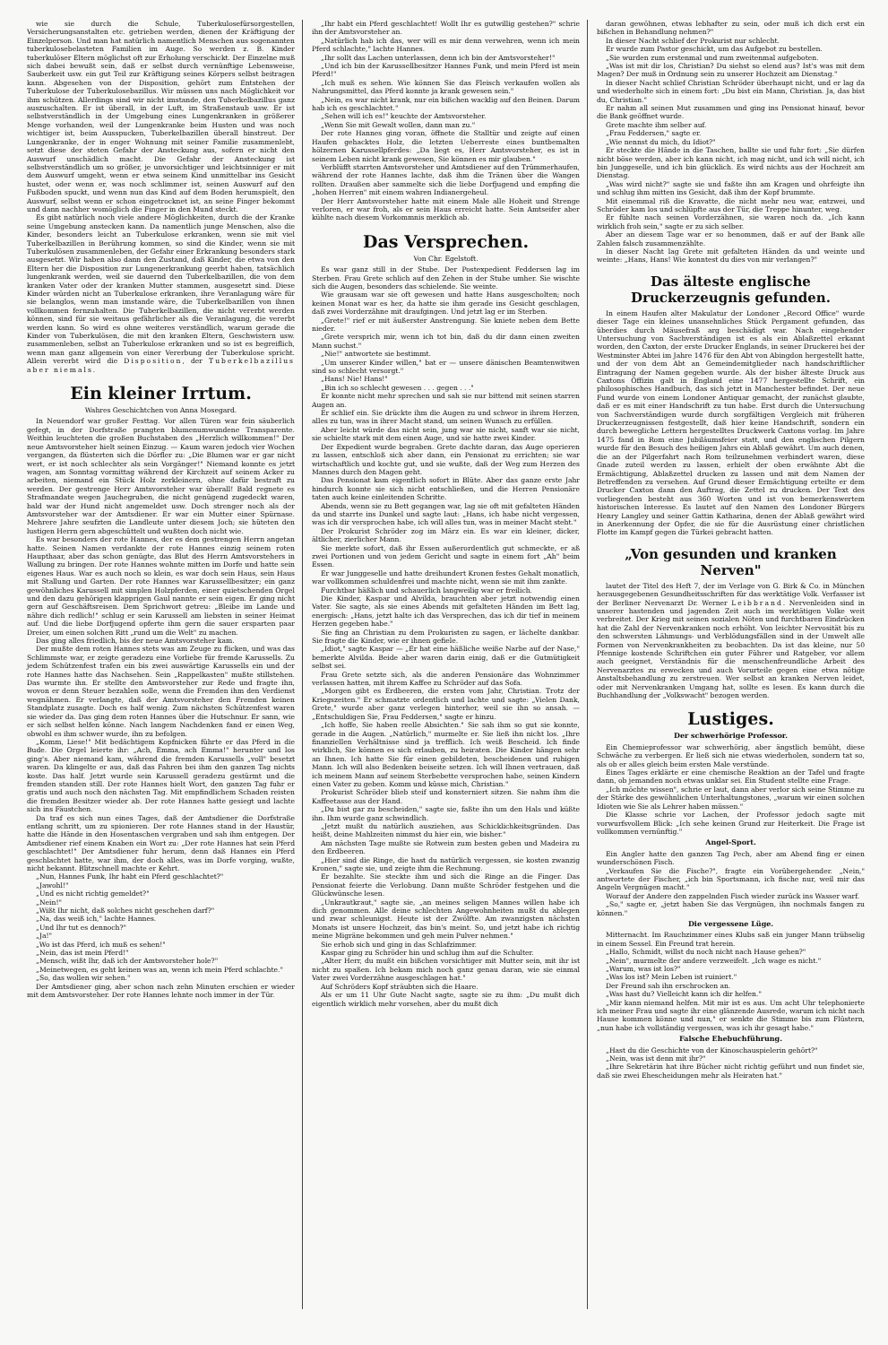wie sie durch die Schule, Tuberkulosefürsorgestellen, Versicherungsanstalten etc. getrieben werden, dienen der Kräftigung der Einzelperson. Und man hat natürlich namentlich Menschen aus sogenannten tuberkulosebelasteten Familien im Auge. So werden z. B. Kinder tuberkulöser Eltern möglichst oft zur Erholung verschickt. Der Einzelne muß sich dabei bewußt sein, daß er selbst durch vernünftige Lebensweise, Sauberkeit usw. ein gut Teil zur Kräftigung seines Körpers selbst beitragen kann. Abgesehen von der Disposition, gehört zum Entstehen der Tuberkulose der Tuberkulosebazillus. Wir müssen uns nach Möglichkeit vor ihm schützen. Allerdings sind wir nicht imstande, den Tuberkelbazillus ganz auszuschalten. Er ist überall, in der Luft, im Straßenstaub usw. Er ist selbstverständlich in der Umgebung eines Lungenkranken in größerer Menge vorhanden, weil der Lungenkranke beim Husten und was noch wichtiger ist, beim Ausspucken, Tuberkelbazillen überall hinstreut. Der Lungenkranke, der in enger Wohnung mit seiner Familie zusammenlebt, setzt diese der steten Gefahr der Ansteckung aus, sofern er nicht den Auswurf unschädlich macht. Die Gefahr der Ansteckung ist selbstverständlich um so größer, je unvorsichtiger und leichtsinniger er mit dem Auswurf umgeht, wenn er etwa seinem Kind unmittelbar ins Gesicht hustet, oder wenn er, was noch schlimmer ist, seinen Auswurf auf den Fußboden spuckt, und wenn nun das Kind auf dem Boden herumspielt, den Auswurf, selbst wenn er schon eingetrocknet ist, an seine Finger bekommt und dann nachher womöglich die Finger in den Mund steckt.
Es gibt natürlich noch viele andere Möglichkeiten, durch die der Kranke seine Umgebung anstecken kann. Da namentlich junge Menschen, also die Kinder, besonders leicht an Tuberkulose erkranken, wenn sie mit viel Tuberkelbazillen in Berührung kommen, so sind die Kinder, wenn sie mit Tuberkulösen zusammenleben, der Gefahr einer Erkrankung besonders stark ausgesetzt. Wir haben also dann den Zustand, daß Kinder, die etwa von den Eltern her die Disposition zur Lungenerkrankung geerbt haben, tatsächlich lungenkrank werden, weil sie dauernd den Tuberkelbazillen, die von dem kranken Vater oder der kranken Mutter stammen, ausgesetzt sind. Diese Kinder würden nicht an Tuberkulose erkranken, ihre Veranlagung wäre für sie belanglos, wenn man imstande wäre, die Tuberkelbazillen von ihnen vollkommen fernzuhalten. Die Tuberkelbazillen, die nicht vererbt werden können, sind für sie weitaus gefährlicher als die Veranlagung, die vererbt werden kann. So wird es ohne weiteres verständlich, warum gerade die Kinder von Tuberkulösen, die mit den kranken Eltern, Geschwistern usw. zusammenleben, selbst an Tuberkulose erkranken und so ist es begreiflich, wenn man ganz allgemein von einer Vererbung der Tuberkulose spricht. Allein vererbt wird die Disposition, der Tuberkelbazillus aber niemals.
Ein kleiner Irrtum.
Wahres Geschichtchen von Anna Mosegard.
In Neuendorf war großer Festtag. Vor allen Türen war fein säuberlich gefegt, in der Dorfstraße prangten blumenumwundene Transparente. Weithin leuchteten die großen Buchstaben des „Herzlich willkommen!" Der neue Amtsvorsteher hielt seinen Einzug. — Kaum waren jedoch vier Wochen vergangen, da flüsterten sich die Dörfler zu: „Die Blumen war er gar nicht wert, er ist noch schlechter als sein Vorgänger!" Niemand konnte es jetzt wagen, am Sonntag vormittag während der Kirchzeit auf seinem Acker zu arbeiten, niemand ein Stück Holz zerkleinern, ohne dafür bestraft zu werden. Der gestrenge Herr Amtsvorsteher war überall! Bald regnete es Strafmandate wegen Jauchegruben, die nicht genügend zugedeckt waren, bald war der Hund nicht angemeldet usw. Doch strenger noch als der Amtsvorsteher war der Amtsdiener. Er war ein Mutter einer Spürnase. Mehrere Jahre seufzten die Landleute unter diesem Joch; sie hüteten den lustigen Herrn gern abgeschüttelt und wußten doch nicht wie.
Es war besonders der rote Hannes, der es dem gestrengen Herrn angetan hatte. Seinen Namen verdankte der rote Hannes einzig seinem roten Haupthaar, aber das schon genügte, das Blut des Herrn Amtsvorstehers in Wallung zu bringen. Der rote Hannes wohnte mitten im Dorfe und hatte sein eigenes Haus. War es auch noch so klein, es war doch sein Haus, sein Haus mit Stallung und Garten. Der rote Hannes war Karussellbesitzer; ein ganz gewöhnliches Karussell mit simplen Holzpferden, einer quietschenden Orgel und den dazu gehörigen klapprigen Gaul nannte er sein eigen. Er ging nicht gern auf Geschäftsreisen. Dem Sprichwort getreu: „Bleibe im Lande und nähre dich redlich!" schlug er sein Karussell am liebsten in seiner Heimat auf. Und die liebe Dorfjugend opferte ihm gern die sauer ersparten paar Dreier, um einen solchen Ritt „rund um die Welt" zu machen.
Das ging alles friedlich, bis der neue Amtsvorsteher kam.
Der mußte dem roten Hannes stets was am Zeuge zu flicken, und was das Schlimmste war, er zeigte geradezu eine Vorliebe für fremde Karussells. Zu jedem Schützenfest trafen ein bis zwei auswärtige Karussells ein und der rote Hannes hatte das Nachsehen. Sein „Rappelkasten" mußte stillstehen. Das wurmte ihn. Er stellte den Amtsvorsteher zur Rede und fragte ihn, wovon er denn Steuer bezahlen solle, wenn die Fremden ihm den Verdienst wegnähmen. Er verlangte, daß der Amtsvorsteher den Fremden keinen Standplatz zusagte. Doch es half wenig. Zum nächsten Schützenfest waren sie wieder da. Das ging dem roten Hannes über die Hutschnur. Er sann, wie er sich selbst helfen könne. Nach langem Nachdenken fand er einen Weg, obwohl es ihm schwer wurde, ihn zu befolgen.
„Komm, Liese!" Mit bedächtigem Kopfnicken führte er das Pferd in die Bude. Die Orgel leierte ihr: „Ach, Emma, ach Emma!" herunter und los ging's. Aber niemand kam, während die fremden Karussells „voll" besetzt waren. Da klingelte er aus, daß das Fahren bei ihm den ganzen Tag nichts koste. Das half. Jetzt wurde sein Karussell geradezu gestürmt und die fremden standen still. Der rote Hannes hielt Wort, den ganzen Tag fuhr er gratis und auch noch den nächsten Tag. Mit empfindlichem Schaden reisten die fremden Besitzer wieder ab. Der rote Hannes hatte gesiegt und lachte sich ins Fäustchen.
Da traf es sich nun eines Tages, daß der Amtsdiener die Dorfstraße entlang schritt, um zu spionieren. Der rote Hannes stand in der Haustür, hatte die Hände in den Hosentaschen vergraben und sah ihm entgegen. Der Amtsdiener rief einem Knaben ein Wort zu: „Der rote Hannes hat sein Pferd geschlachtet!" Der Amtsdiener fuhr herum, denn daß Hannes ein Pferd geschlachtet hatte, war ihm, der doch alles, was im Dorfe vorging, wußte, nicht bekannt. Blitzschnell machte er Kehrt.
„Nun, Hannes Funk, Ihr habt ein Pferd geschlachtet?"
„Jawohl!"
„Und es nicht richtig gemeldet?"
„Nein!"
„Wißt Ihr nicht, daß solches nicht geschehen darf?"
„Na, das weiß ich," lachte Hannes.
„Und Ihr tut es dennoch?"
„Ja!"
„Wo ist das Pferd, ich muß es sehen!"
„Nein, das ist mein Pferd!"
„Mensch, wißt Ihr, daß ich der Amtsvorsteher hole?"
„Meinetwegen, es geht keinen was an, wenn ich mein Pferd schlachte."
„So, das wollen wir sehen."
Der Amtsdiener ging, aber schon nach zehn Minuten erschien er wieder mit dem Amtsvorsteher. Der rote Hannes lehnte noch immer in der Tür.
„Ihr habt ein Pferd geschlachtet! Wollt Ihr es gutwillig gestehen?" schrie ihn der Amtsvorsteher an.
„Natürlich hab ich das, wer will es mir denn verwehren, wenn ich mein Pferd schlachte," lachte Hannes.
„Ihr sollt das Lachen unterlassen, denn ich bin der Amtsvorsteher!"
„Und ich bin der Karussellbesitzer Hannes Funk, und mein Pferd ist mein Pferd!"
„Ich muß es sehen. Wie können Sie das Fleisch verkaufen wollen als Nahrungsmittel, das Pferd konnte ja krank gewesen sein."
„Nein, es war nicht krank, nur ein bißchen wacklig auf den Beinen. Darum hab ich es geschlachtet."
„Sehen will ich es!" keuchte der Amtsvorsteher.
„Wenn Sie mit Gewalt wollen, dann man zu."
Der rote Hannes ging voran, öffnete die Stalltür und zeigte auf einen Haufen gehacktes Holz, die letzten Ueberreste eines buntbemalten hölzernen Karussellpferdes: „Da liegt es, Herr Amtsvorsteher, es ist in seinem Leben nicht krank gewesen, Sie können es mir glauben."
Verblüfft starrten Amtsvorsteher und Amtsdiener auf den Trümmerhaufen, während der rote Hannes lachte, daß ihm die Tränen über die Wangen rollten. Draußen aber sammelte sich die liebe Dorfjugend und empfing die „hohen Herren" mit einem wahren Indianergeheul.
Der Herr Amtsvorsteher hatte mit einem Male alle Hoheit und Strenge verloren, er war froh, als er sein Haus erreicht hatte. Sein Amtseifer aber kühlte nach diesem Vorkommnis merklich ab.
Das Versprechen.
Von Chr. Egelstoft.
Es war ganz still in der Stube. Der Postexpedient Feddersen lag im Sterben. Frau Grete schlich auf den Zehen in der Stube umher. Sie wischte sich die Augen, besonders das schielende. Sie weinte.
Wie grausam war sie oft gewesen und hatte Hans ausgescholten; noch keinen Monat war es her, da hatte sie ihm gerade ins Gesicht geschlagen, daß zwei Vorderzähne mit draufgingen. Und jetzt lag er im Sterben.
„Grete!" rief er mit äußerster Anstrengung. Sie kniete neben dem Bette nieder.
„Grete versprich mir, wenn ich tot bin, daß du dir dann einen zweiten Mann suchst."
„Nie!" antwortete sie bestimmt.
„Um unserer Kinder willen," bat er — unsere dänischen Beamtenwitwen sind so schlecht versorgt."
„Hans! Nie! Hans!"
„Bin ich so schlecht gewesen . . . gegen . . ."
Er konnte nicht mehr sprechen und sah sie nur bittend mit seinen starren Augen an.
Er schlief ein. Sie drückte ihm die Augen zu und schwor in ihrem Herzen, alles zu tun, was in ihrer Macht stand, um seinen Wunsch zu erfüllen.
Aber leicht würde das nicht sein, jung war sie nicht, sanft war sie nicht, sie schielte stark mit dem einen Auge, und sie hatte zwei Kinder.
Der Expedient wurde begraben. Grete dachte daran, das Auge operieren zu lassen, entschloß sich aber dann, ein Pensionat zu errichten; sie war wirtschaftlich und kochte gut, und sie wußte, daß der Weg zum Herzen des Mannes durch den Magen geht.
Das Pensionat kam eigentlich sofort in Blüte. Aber das ganze erste Jahr hindurch konnte sie sich nicht entschließen, und die Herren Pensionäre taten auch keine einleitenden Schritte.
Abends, wenn sie zu Bett gegangen war, lag sie oft mit gefalteten Händen da und starrte ins Dunkel und sagte laut: „Hans, ich habe nicht vergessen, was ich dir versprochen habe, ich will alles tun, was in meiner Macht steht."
Der Prokurist Schröder zog im März ein. Es war ein kleiner, dicker, ältlicher, zierlicher Mann.
Sie merkte sofort, daß ihr Essen außerordentlich gut schmeckte, er aß zwei Portionen und von jedem Gericht und sagte in einem fort „Ah" beim Essen.
Er war Junggeselle und hatte dreihundert Kronen festes Gehalt monatlich, war vollkommen schuldenfrei und machte nicht, wenn sie mit ihm zankte.
Furchtbar häßlich und schauerlich langweilig war er freilich.
Die Kinder, Kaspar und Alvilda, brauchten aber jetzt notwendig einen Vater. Sie sagte, als sie eines Abends mit gefalteten Händen im Bett lag, energisch: „Hans, jetzt halte ich das Versprechen, das ich dir tief in meinem Herzen gegeben habe."
Sie fing an Christian zu dem Prokuristen zu sagen, er lächelte dankbar. Sie fragte die Kinder, wie er ihnen gefiele.
„Idiot," sagte Kaspar — „Er hat eine häßliche weiße Narbe auf der Nase," bemerkte Alvilda. Beide aber waren darin einig, daß er die Gutmütigkeit selbst sei.
Frau Grete setzte sich, als die anderen Pensionäre das Wohnzimmer verlassen hatten, mit ihrem Kaffee zu Schröder auf das Sofa.
„Morgen gibt es Erdbeeren, die ersten vom Jahr, Christian. Trotz der Kriegszeiten." Er schmatzte ordentlich und lachte und sagte: „Vielen Dank, Grete," wurde aber ganz verlegen hinterher, weil sie ihn so ansah. — „Entschuldigen Sie, Frau Feddersen," sagte er hinzu.
„Ich hoffe, Sie haben reelle Absichten." Sie sah ihm so gut sie konnte, gerade in die Augen. „Natürlich," murmelte er. Sie ließ ihn nicht los. „Ihre finanziellen Verhältnisse sind ja trefflich. Ich weiß Bescheid. Ich finde wirklich, Sie können es sich erlauben, zu heiraten. Die Kinder hängen sehr an Ihnen. Ich hatte Sie für einen gebildeten, bescheidenen und ruhigen Mann. Ich will also Bedenken beiseite setzen. Ich will Ihnen vertrauen, daß ich meinem Mann auf seinem Sterbebette versprochen habe, seinen Kindern einen Vater zu geben. Komm und küsse mich, Christian."
Prokurist Schröder blieb steif und konsterniert sitzen. Sie nahm ihm die Kaffeetasse aus der Hand.
„Du bist gar zu bescheiden," sagte sie, faßte ihn um den Hals und küßte ihn. Ihm wurde ganz schwindlich.
„Jetzt mußt du natürlich ausziehen, aus Schicklichkeitsgründen. Das heißt, deine Mahlzeiten nimmst du hier ein, wie bisher."
Am nächsten Tage mußte sie Rotwein zum besten geben und Madeira zu den Erdbeeren.
„Hier sind die Ringe, die hast du natürlich vergessen, sie kosten zwanzig Kronen," sagte sie, und zeigte ihm die Rechnung.
Er bezahlte. Sie steckte ihm und sich die Ringe an die Finger. Das Pensionat feierte die Verlobung. Dann mußte Schröder festgehen und die Glückwünsche lesen.
„Unkrautkraut," sagte sie, „an meines seligen Mannes willen habe ich dich genommen. Alle deine schlechten Angewohnheiten mußt du ablegen und zwar schleunigst. Heute ist der Zwölfte. Am zwanzigsten nächsten Monats ist unsere Hochzeit, das bin's meint. So, und jetzt habe ich richtig meine Migräne bekommen und geh mein Pulver nehmen."
Sie erhob sich und ging in das Schlafzimmer.
Kaspar ging zu Schröder hin und schlug ihm auf die Schulter.
„Alter Herr, du mußt ein bißchen vorsichtiger mit Mutter sein, mit ihr ist nicht zu spaßen. Ich bekam mich noch ganz genau daran, wie sie einmal Vater zwei Vorderzähne ausgeschlagen hat."
Auf Schröders Kopf sträubten sich die Haare.
Als er um 11 Uhr Gute Nacht sagte, sagte sie zu ihm: „Du mußt dich eigentlich wirklich mehr vorsehen, aber du mußt dich
daran gewöhnen, etwas lebhafter zu sein, oder muß ich dich erst ein bißchen in Behandlung nehmen?"
In dieser Nacht schlief der Prokurist nur schlecht.
Er wurde zum Pastor geschickt, um das Aufgebot zu bestellen.
„Sie wurden zum erstenmal und zum zweitenmal aufgeboten.
„Was ist mit dir los, Christian? Du siehst so elend aus? Ist's was mit dem Magen? Der muß in Ordnung sein zu unserer Hochzeit am Dienstag."
In dieser Nacht schlief Christian Schröder überhaupt nicht, und er lag da und wiederholte sich in einem fort: „Du bist ein Mann, Christian. Ja, das bist du, Christian."
Er nahm all seinen Mut zusammen und ging ins Pensionat hinauf, bevor die Bank geöffnet wurde.
Grete machte ihm selber auf.
„Frau Feddersen," sagte er.
„Wie nennst du mich, du Idiot?"
Er steckte die Hände in die Taschen, ballte sie und fuhr fort: „Sie dürfen nicht böse werden, aber ich kann nicht, ich mag nicht, und ich will nicht, ich bin Junggeselle, und ich bin glücklich. Es wird nichts aus der Hochzeit am Dienstag.
„Was wird nicht?" sagte sie und faßte ihn am Kragen und ohrfeigte ihn und schlug ihm mitten ins Gesicht, daß ihm der Kopf brummte.
Mit einemmal riß die Kravatte, die nicht mehr neu war, entzwei, und Schröder kam los und schlüpfte aus der Tür, die Treppe hinunter, weg.
Er fühlte nach seinen Vorderzähnen, sie waren noch da. „Ich kann wirklich froh sein," sagte er zu sich selber.
Aber an diesem Tage war er so benommen, daß er auf der Bank alle Zahlen falsch zusammenzählte.
In dieser Nacht lag Grete mit gefalteten Händen da und weinte und weinte: „Hans, Hans! Wie konntest du dies von mir verlangen?"
Das älteste englische Druckerzeugnis gefunden.
In einem Haufen alter Makulatur der Londoner „Record Office" wurde dieser Tage ein kleines unansehnliches Stück Pergament gefunden, das überdies durch Mäusefraß arg beschädigt war. Nach eingehender Untersuchung von Sachverständigen ist es als ein Ablaßzettel erkannt worden, den Caxton, der erste Drucker Englands, in seiner Druckerei bei der Westminster Abtei im Jahre 1476 für den Abt von Abingdon hergestellt hatte, und der von dem Abt an Gemeindemitglieder nach handschriftlicher Eintragung der Namen gegeben wurde. Als der bisher älteste Druck aus Caxtons Offizin galt in England eine 1477 hergestellte Schrift, ein philosophisches Handbuch, das sich jetzt in Manchester befindet. Der neue Fund wurde von einem Londoner Antiquar gemacht, der zunächst glaubte, daß er es mit einer Handschrift zu tun habe. Erst durch die Untersuchung von Sachverständigen wurde durch sorgfältigen Vergleich mit früheren Druckerzeugnissen festgestellt, daß hier keine Handschrift, sondern ein durch bewegliche Lettern hergestelltes Druckwerk Caxtons vorlag. Im Jahre 1475 fand in Rom eine Jubiläumsfeier statt, und den englischen Pilgern wurde für den Besuch des heiligen Jahrs ein Ablaß gewährt. Um auch denen, die an der Pilgerfahrt nach Rom teilzunehmen verhindert waren, diese Gnade zuteil werden zu lassen, erhielt der oben erwähnte Abt die Ermächtigung, Ablaßzettel drucken zu lassen und mit dem Namen der Betreffenden zu versehen. Auf Grund dieser Ermächtigung erteilte er dem Drucker Caxton dann den Auftrag, die Zettel zu drucken. Der Text des vorliegenden besteht aus 360 Worten und ist von bemerkenswertem historischen Interesse. Es lautet auf den Namen des Londoner Bürgers Henry Langley und seiner Gattin Katharina, denen der Ablaß gewährt wird in Anerkennung der Opfer, die sie für die Ausrüstung einer christlichen Flotte im Kampf gegen die Türkei gebracht hatten.
„Von gesunden und kranken Nerven"
lautet der Titel des Heft 7, der im Verlage von G. Birk & Co. in München herausgegebenen Gesundheitsschriften für das werktätige Volk. Verfasser ist der Berliner Nervenarzt Dr. Werner Leibbrand. Nervenleiden sind in unserer hastenden und jagenden Zeit auch im werktätigen Volke weit verbreitet. Der Krieg mit seinen sozialen Nöten und furchtbaren Eindrücken hat die Zahl der Nervenkranken noch erhöht. Von leichter Nervosität bis zu den schwersten Lähmungs- und Verblödungsfällen sind in der Umwelt alle Formen von Nervenkrankheiten zu beobachten. Da ist das kleine, nur 50 Pfennige kostende Schriftchen ein guter Führer und Ratgeber, vor allem auch geeignet, Verständnis für die menschenfreundliche Arbeit des Nervenarztes zu erwecken und auch Vorurteile gegen eine etwa nötige Anstaltsbehandlung zu zerstreuen. Wer selbst an kranken Nerven leidet, oder mit Nervenkranken Umgang hat, sollte es lesen. Es kann durch die Buchhandlung der „Volkswacht" bezogen werden.
Lustiges.
Der schwerhörige Professor.
Ein Chemieprofessor war schwerhörig, aber ängstlich bemüht, diese Schwäche zu verbergen. Er ließ sich nie etwas wiederholen, sondern tat so, als ob er alles gleich beim ersten Male verstünde.
Eines Tages erklärte er eine chemische Reaktion an der Tafel und fragte dann, ob jemanden noch etwas unklar sei. Ein Student stellte eine Frage.
„Ich möchte wissen", schrie er laut, dann aber verlor sich seine Stimme zu der Stärke des gewöhnlichen Unterhaltungstones, „warum wir einen solchen Idioten wie Sie als Lehrer haben müssen."
Die Klasse schrie vor Lachen, der Professor jedoch sagte mit vorwurfsvollem Blick: „Ich sehe keinen Grund zur Heiterkeit. Die Frage ist vollkommen vernünftig."
Angel-Sport.
Ein Angler hatte den ganzen Tag Pech, aber am Abend fing er einen wunderschönen Fisch.
„Verkaufen Sie die Fische?", fragte ein Vorübergehender. „Nein," antwortete der Fischer, „ich bin Sportsmann, ich fische nur, weil mir das Angeln Vergnügen macht."
Worauf der Andere den zappelnden Fisch wieder zurück ins Wasser warf.
„So," sagte er, „jetzt haben Sie das Vergnügen, ihn nochmals fangen zu können."
Die vergessene Lüge.
Mitternacht. Im Rauchzimmer eines Klubs saß ein junger Mann trübselig in einem Sessel. Ein Freund trat herein.
„Hallo, Schmidt, willst du noch nicht nach Hause gehen?"
„Nein", murmelte der andere verzweifelt. „Ich wage es nicht."
„Warum, was ist los?"
„Was los ist? Mein Leben ist ruiniert."
Der Freund sah ihn erschrocken an.
„Was hast du? Vielleicht kann ich dir helfen."
„Mir kann niemand helfen. Mit mir ist es aus. Um acht Uhr telephonierte ich meiner Frau und sagte ihr eine glänzende Ausrede, warum ich nicht nach Hause kommen könne und nun," er senkte die Stimme bis zum Flüstern, „nun habe ich vollständig vergessen, was ich ihr gesagt habe."
Falsche Ehebuchführung.
„Hast du die Geschichte von der Kinoschauspielerin gehört?"
„Nein, was ist denn mit ihr?"
„Ihre Sekretärin hat ihre Bücher nicht richtig geführt und nun findet sie, daß sie zwei Ehescheidungen mehr als Heiraten hat."